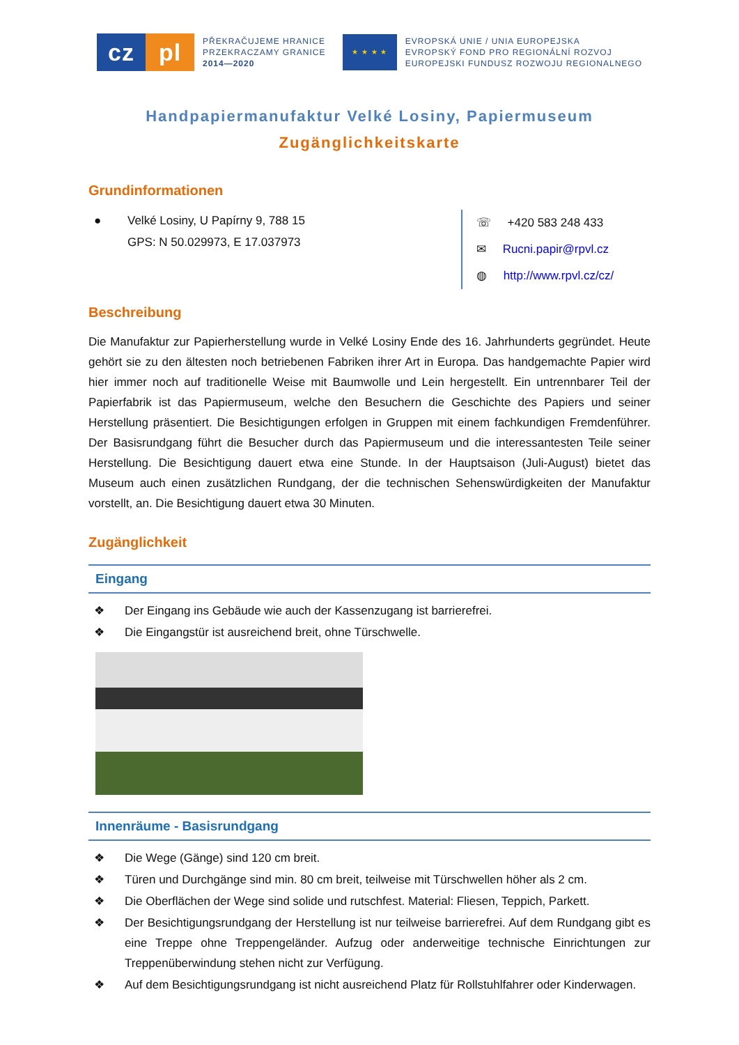cz pl
PŘEKRAČUJEME HRANICE
PRZEKRACZAMY GRANICE
2014—2020
★ ★ ★ ★
EVROPSKÁ UNIE / UNIA EUROPEJSKA
EVROPSKÝ FOND PRO REGIONÁLNÍ ROZVOJ
EUROPEJSKI FUNDUSZ ROZWOJU REGIONALNEGO
Handpapiermanufaktur Velké Losiny, Papiermuseum
Zugänglichkeitskarte
Grundinformationen
● Velké Losiny, U Papírny 9, 788 15
GPS: N 50.029973, E 17.037973
☏ +420 583 248 433
✉ Rucni.papir@rpvl.cz
◍ http://www.rpvl.cz/cz/
Beschreibung
Die Manufaktur zur Papierherstellung wurde in Velké Losiny Ende des 16. Jahrhunderts gegründet. Heute gehört sie zu den ältesten noch betriebenen Fabriken ihrer Art in Europa. Das handgemachte Papier wird hier immer noch auf traditionelle Weise mit Baumwolle und Lein hergestellt. Ein untrennbarer Teil der Papierfabrik ist das Papiermuseum, welche den Besuchern die Geschichte des Papiers und seiner Herstellung präsentiert. Die Besichtigungen erfolgen in Gruppen mit einem fachkundigen Fremdenführer. Der Basisrundgang führt die Besucher durch das Papiermuseum und die interessantesten Teile seiner Herstellung. Die Besichtigung dauert etwa eine Stunde. In der Hauptsaison (Juli-August) bietet das Museum auch einen zusätzlichen Rundgang, der die technischen Sehenswürdigkeiten der Manufaktur vorstellt, an. Die Besichtigung dauert etwa 30 Minuten.
Zugänglichkeit
Eingang
❖ Der Eingang ins Gebäude wie auch der Kassenzugang ist barrierefrei.
❖ Die Eingangstür ist ausreichend breit, ohne Türschwelle.
Innenräume - Basisrundgang
❖ Die Wege (Gänge) sind 120 cm breit.
❖ Türen und Durchgänge sind min. 80 cm breit, teilweise mit Türschwellen höher als 2 cm.
❖ Die Oberflächen der Wege sind solide und rutschfest. Material: Fliesen, Teppich, Parkett.
❖ Der Besichtigungsrundgang der Herstellung ist nur teilweise barrierefrei. Auf dem Rundgang gibt es eine Treppe ohne Treppengeländer. Aufzug oder anderweitige technische Einrichtungen zur Treppenüberwindung stehen nicht zur Verfügung.
❖ Auf dem Besichtigungsrundgang ist nicht ausreichend Platz für Rollstuhlfahrer oder Kinderwagen.